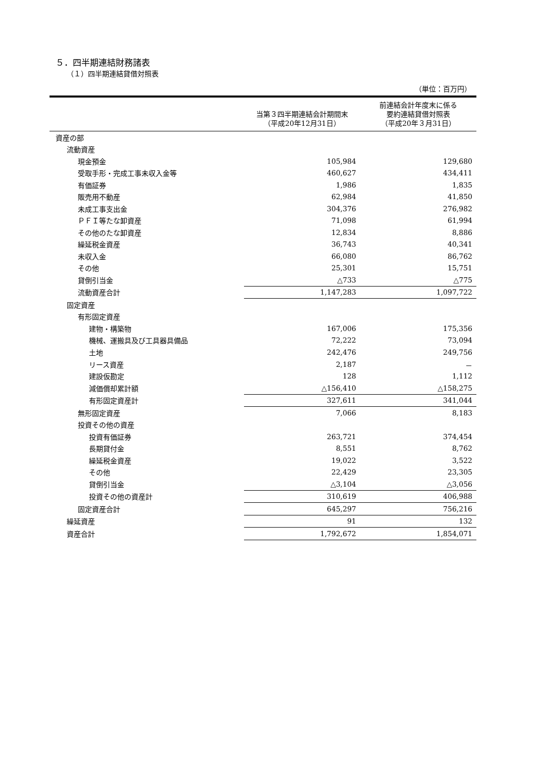５．四半期連結財務諸表
（１）四半期連結貸借対照表
（単位：百万円）
| | 当第３四半期連結会計期間末 （平成20年12月31日） | 前連結会計年度末に係る 要約連結貸借対照表 （平成20年３月31日） |
| --- | --- | --- |
| 資産の部 | | |
| 流動資産 | | |
| 現金預金 | 105,984 | 129,680 |
| 受取手形・完成工事未収入金等 | 460,627 | 434,411 |
| 有価証券 | 1,986 | 1,835 |
| 販売用不動産 | 62,984 | 41,850 |
| 未成工事支出金 | 304,376 | 276,982 |
| ＰＦＩ等たな卸資産 | 71,098 | 61,994 |
| その他のたな卸資産 | 12,834 | 8,886 |
| 繰延税金資産 | 36,743 | 40,341 |
| 未収入金 | 66,080 | 86,762 |
| その他 | 25,301 | 15,751 |
| 貸倒引当金 | △733 | △775 |
| 流動資産合計 | 1,147,283 | 1,097,722 |
| 固定資産 | | |
| 有形固定資産 | | |
| 建物・構築物 | 167,006 | 175,356 |
| 機械、運搬具及び工具器具備品 | 72,222 | 73,094 |
| 土地 | 242,476 | 249,756 |
| リース資産 | 2,187 | － |
| 建設仮勘定 | 128 | 1,112 |
| 減価償却累計額 | △156,410 | △158,275 |
| 有形固定資産計 | 327,611 | 341,044 |
| 無形固定資産 | 7,066 | 8,183 |
| 投資その他の資産 | | |
| 投資有価証券 | 263,721 | 374,454 |
| 長期貸付金 | 8,551 | 8,762 |
| 繰延税金資産 | 19,022 | 3,522 |
| その他 | 22,429 | 23,305 |
| 貸倒引当金 | △3,104 | △3,056 |
| 投資その他の資産計 | 310,619 | 406,988 |
| 固定資産合計 | 645,297 | 756,216 |
| 繰延資産 | 91 | 132 |
| 資産合計 | 1,792,672 | 1,854,071 |